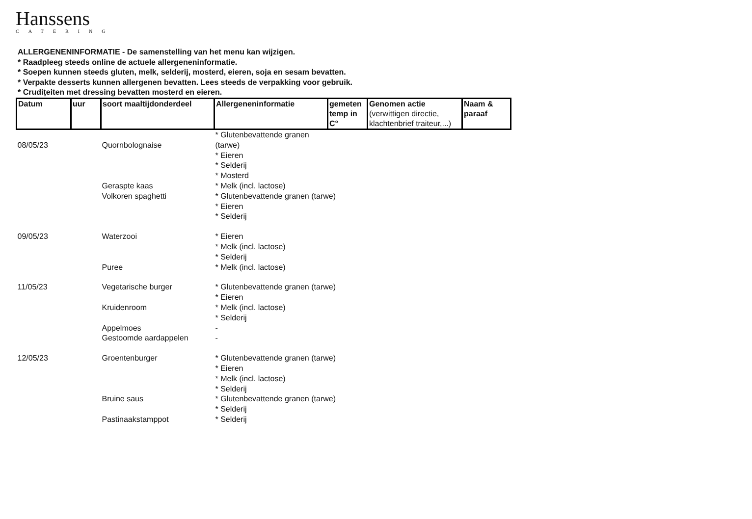Hanssens
CATERING
ALLERGENENINFORMATIE - De samenstelling van het menu kan wijzigen.
* Raadpleeg steeds online de actuele allergeneninformatie.
* Soepen kunnen steeds gluten, melk, selderij, mosterd, eieren, soja en sesam bevatten.
* Verpakte desserts kunnen allergenen bevatten. Lees steeds de verpakking voor gebruik.
* Crudițeiten met dressing bevatten mosterd en eieren.
| Datum | uur | soort maaltijdonderdeel | Allergeneninformatie | gemeten temp in C° | Genomen actie (verwittigen directie, klachtenbrief traiteur,...) | Naam & paraaf |
| --- | --- | --- | --- | --- | --- | --- |
| | | | * Glutenbevattende granen | | | |
| 08/05/23 | | Quornbolognaise | (tarwe) | | | |
| | | | * Eieren | | | |
| | | | * Selderij | | | |
| | | | * Mosterd | | | |
| | | Geraspte kaas | * Melk (incl. lactose) | | | |
| | | Volkoren spaghetti | * Glutenbevattende granen (tarwe) | | | |
| | | | * Eieren | | | |
| | | | * Selderij | | | |
| 09/05/23 | | Waterzooi | * Eieren | | | |
| | | | * Melk (incl. lactose) | | | |
| | | | * Selderij | | | |
| | | Puree | * Melk (incl. lactose) | | | |
| 11/05/23 | | Vegetarische burger | * Glutenbevattende granen (tarwe) | | | |
| | | | * Eieren | | | |
| | | Kruidenroom | * Melk (incl. lactose) | | | |
| | | | * Selderij | | | |
| | | Appelmoes | - | | | |
| | | Gestoomde aardappelen | - | | | |
| 12/05/23 | | Groentenburger | * Glutenbevattende granen (tarwe) | | | |
| | | | * Eieren | | | |
| | | | * Melk (incl. lactose) | | | |
| | | | * Selderij | | | |
| | | Bruine saus | * Glutenbevattende granen (tarwe) | | | |
| | | | * Selderij | | | |
| | | Pastinaakstamppot | * Selderij | | | |